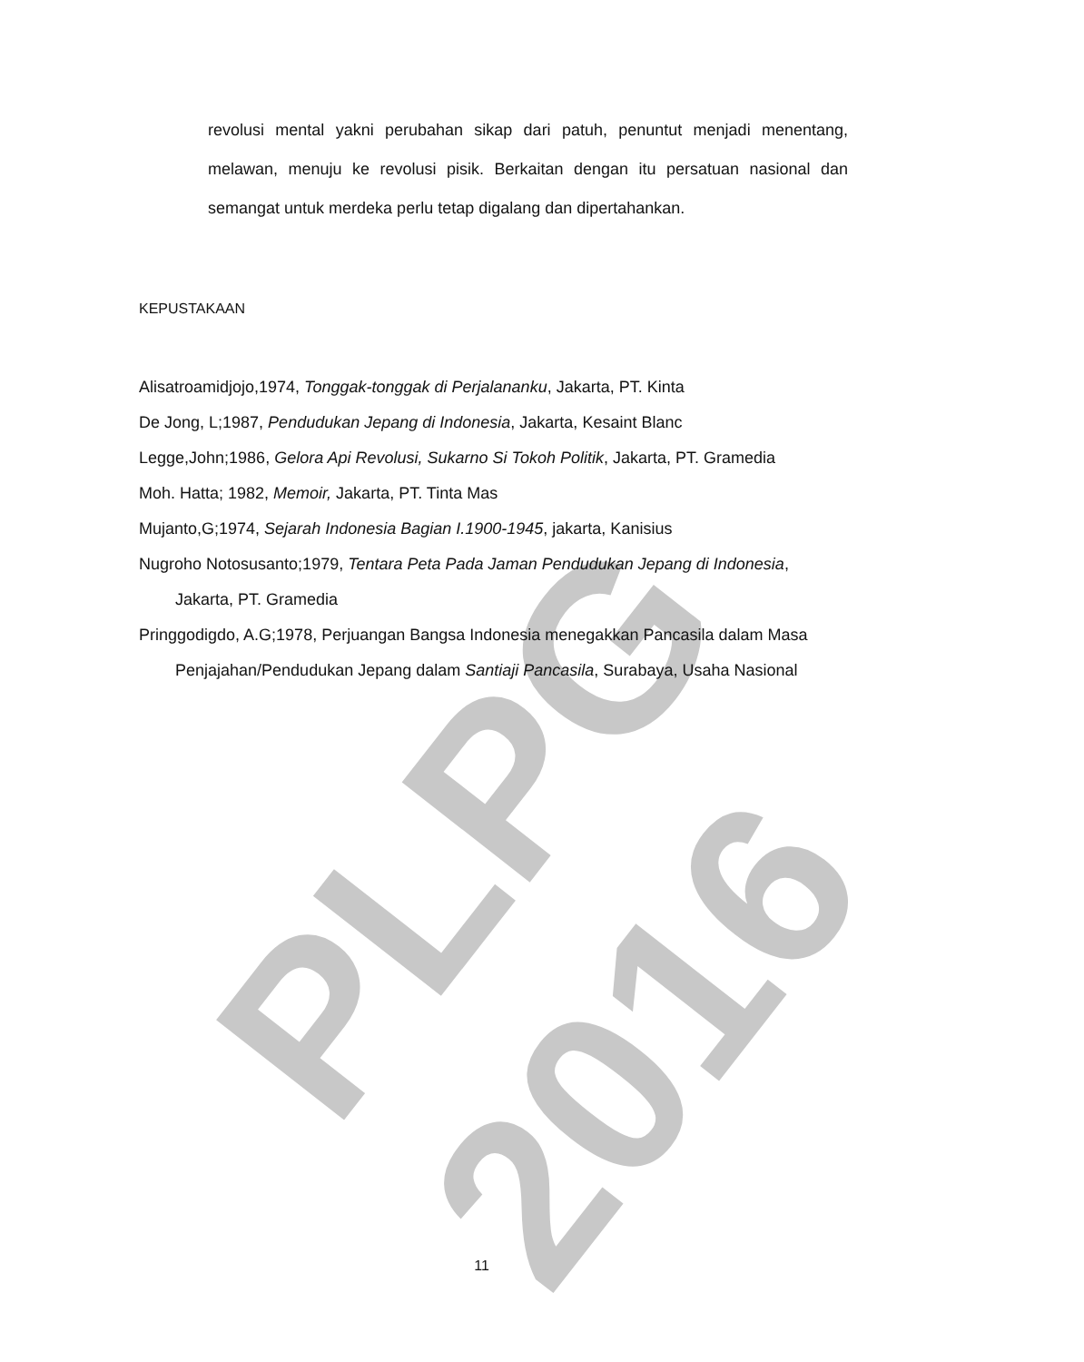PLPG 2016
revolusi mental yakni perubahan sikap dari patuh, penuntut menjadi menentang, melawan, menuju ke revolusi pisik. Berkaitan dengan itu persatuan nasional dan semangat untuk merdeka perlu tetap digalang dan dipertahankan.
KEPUSTAKAAN
Alisatroamidjojo,1974, Tonggak-tonggak di Perjalananku, Jakarta, PT. Kinta
De Jong, L;1987, Pendudukan Jepang di Indonesia, Jakarta, Kesaint Blanc
Legge,John;1986, Gelora Api Revolusi, Sukarno Si Tokoh Politik, Jakarta, PT. Gramedia
Moh. Hatta; 1982, Memoir, Jakarta, PT. Tinta Mas
Mujanto,G;1974, Sejarah Indonesia Bagian I.1900-1945, jakarta, Kanisius
Nugroho Notosusanto;1979, Tentara Peta Pada Jaman Pendudukan Jepang di Indonesia, Jakarta, PT. Gramedia
Pringgodigdo, A.G;1978, Perjuangan Bangsa Indonesia menegakkan Pancasila dalam Masa Penjajahan/Pendudukan Jepang dalam Santiaji Pancasila, Surabaya, Usaha Nasional
11